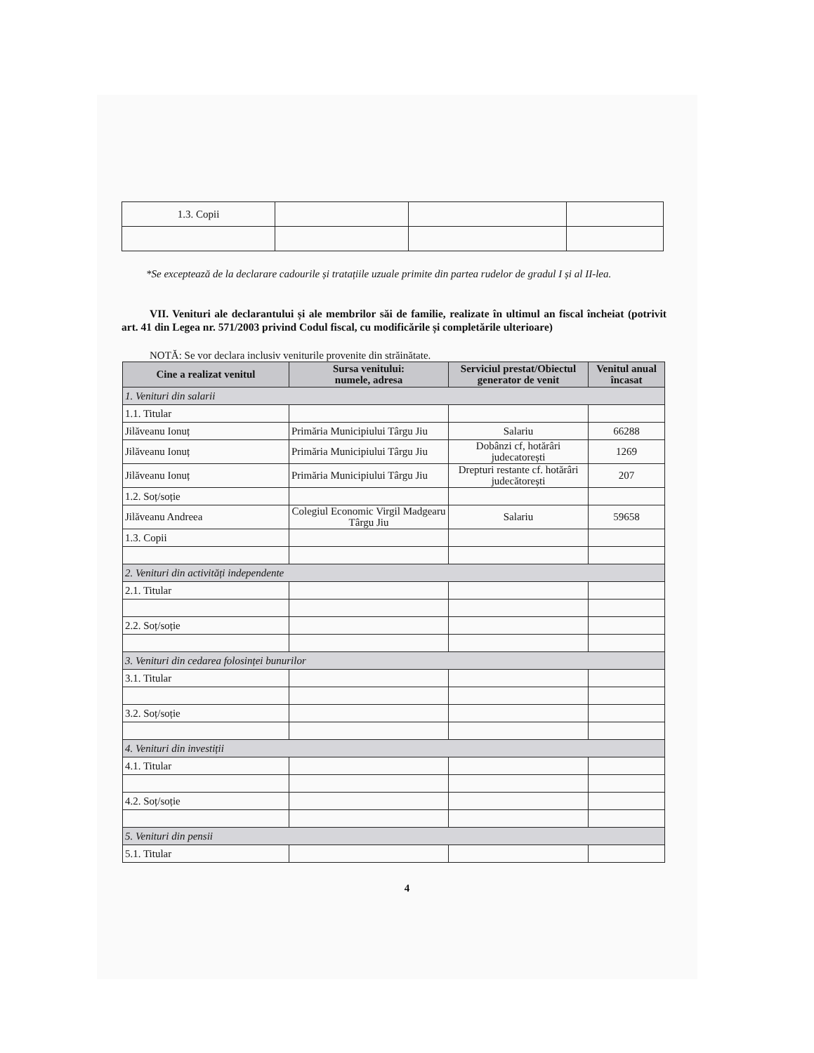| 1.3. Copii | | | |
*Se exceptează de la declarare cadourile și tratațiile uzuale primite din partea rudelor de gradul I și al II-lea.
VII. Venituri ale declarantului și ale membrilor săi de familie, realizate în ultimul an fiscal încheiat (potrivit art. 41 din Legea nr. 571/2003 privind Codul fiscal, cu modificările și completările ulterioare)
NOTĂ: Se vor declara inclusiv veniturile provenite din străinătate.
| Cine a realizat venitul | Sursa venitului: numele, adresa | Serviciul prestat/Obiectul generator de venit | Venitul anual încasat |
| --- | --- | --- | --- |
| 1. Venituri din salarii | | | |
| 1.1. Titular | | | |
| Jilăveanu Ionuț | Primăria Municipiului Târgu Jiu | Salariu | 66288 |
| Jilăveanu Ionuț | Primăria Municipiului Târgu Jiu | Dobânzi cf, hotărâri judecatorești | 1269 |
| Jilăveanu Ionuț | Primăria Municipiului Târgu Jiu | Drepturi restante cf. hotărâri judecătorești | 207 |
| 1.2. Soț/soție | | | |
| Jilăveanu Andreea | Colegiul Economic Virgil Madgearu Târgu Jiu | Salariu | 59658 |
| 1.3. Copii | | | |
| 2. Venituri din activități independente | | | |
| 2.1. Titular | | | |
| 2.2. Soț/soție | | | |
| 3. Venituri din cedarea folosinței bunurilor | | | |
| 3.1. Titular | | | |
| 3.2. Soț/soție | | | |
| 4. Venituri din investiții | | | |
| 4.1. Titular | | | |
| 4.2. Soț/soție | | | |
| 5. Venituri din pensii | | | |
| 5.1. Titular | | | |
4